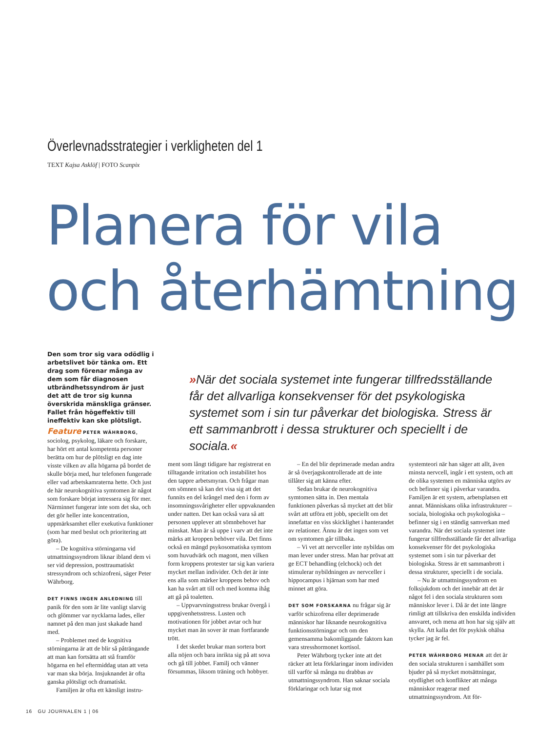Överlevnadsstrategier i verkligheten del 1
TEXT Kajsa Asklöf | FOTO Scanpix
Planera för vila
och återhämtning
Den som tror sig vara odödlig i arbetslivet bör tänka om. Ett drag som förenar många av dem som får diagnosen utbrändhetssyndrom är just det att de tror sig kunna överskrida mänskliga gränser. Fallet från högeffektiv till ineffektiv kan ske plötsligt.
»När det sociala systemet inte fungerar tillfredsställande får det allvarliga konsekvenser för det psykologiska systemet som i sin tur påverkar det biologiska. Stress är ett sammanbrott i dessa strukturer och speciellt i de sociala.«
Feature PETER WÄHRBORG, sociolog, psykolog, läkare och forskare, har hört ett antal kompetenta personer berätta om hur de plötsligt en dag inte visste vilken av alla högarna på bordet de skulle börja med, hur telefonen fungerade eller vad arbetskamraterna hette. Och just de här neurokognitiva symtomen är något som forskare börjat intressera sig för mer. Närminnet fungerar inte som det ska, och det gör heller inte koncentration, uppmärksamhet eller exekutiva funktioner (som har med beslut och prioritering att göra).
– De kognitiva störningarna vid utmattningssyndrom liknar ibland dem vi ser vid depression, posttraumatiskt stressyndrom och schizofreni, säger Peter Währborg.
DET FINNS INGEN ANLEDNING till panik för den som är lite vanligt slarvig och glömmer var nycklarna lades, eller namnet på den man just skakade hand med.
– Problemet med de kognitiva störningarna är att de blir så påträngande att man kan fortsätta att stå framför högarna en hel eftermiddag utan att veta var man ska börja. Insjuknandet är ofta ganska plötsligt och dramatiskt.
Familjen är ofta ett känsligt instru-
ment som långt tidigare har registrerat en tilltagande irritation och instabilitet hos den tappre arbetsmyran. Och frågar man om sömnen så kan det visa sig att det funnits en del krångel med den i form av insomningssvårigheter eller uppvaknanden under natten. Det kan också vara så att personen upplever att sömnbehovet har minskat. Man är så uppe i varv att det inte märks att kroppen behöver vila. Det finns också en mängd psykosomatiska symtom som huvudvärk och magont, men vilken form kroppens protester tar sig kan variera mycket mellan individer. Och det är inte ens alla som märker kroppens behov och kan ha svårt att till och med komma ihåg att gå på toaletten.
– Uppvarvningsstress brukar övergå i uppgivenhetsstress. Lusten och motivationen för jobbet avtar och hur mycket man än sover är man fortfarande trött.
I det skedet brukar man sortera bort alla nöjen och bara inrikta sig på att sova och gå till jobbet. Familj och vänner försummas, liksom träning och hobbyer.
– En del blir deprimerade medan andra är så överjagskontrollerade att de inte tillåter sig att känna efter.
Sedan brukar de neurokognitiva symtomen sätta in. Den mentala funktionen påverkas så mycket att det blir svårt att utföra ett jobb, speciellt om det innefattar en viss skicklighet i hanterandet av relationer. Ännu är det ingen som vet om symtomen går tillbaka.
– Vi vet att nervceller inte nybildas om man lever under stress. Man har prövat att ge ECT behandling (elchock) och det stimulerar nybildningen av nervceller i hippocampus i hjärnan som har med minnet att göra.
DET SOM FORSKARNA nu frågar sig är varför schizofrena eller deprimerade människor har liknande neurokognitiva funktionsstörningar och om den gemensamma bakomliggande faktorn kan vara stresshormonet kortisol.
Peter Währborg tycker inte att det räcker att leta förklaringar inom individen till varför så många nu drabbas av utmattningssyndrom. Han saknar sociala förklaringar och lutar sig mot
systemteori när han säger att allt, även minsta nervcell, ingår i ett system, och att de olika systemen en människa utgörs av och befinner sig i påverkar varandra. Familjen är ett system, arbetsplatsen ett annat. Människans olika infrastrukturer – sociala, biologiska och psykologiska – befinner sig i en ständig samverkan med varandra. När det sociala systemet inte fungerar tillfredsställande får det allvarliga konsekvenser för det psykologiska systemet som i sin tur påverkar det biologiska. Stress är ett sammanbrott i dessa strukturer, speciellt i de sociala.
– Nu är utmattningssyndrom en folksjukdom och det innebär att det är något fel i den sociala strukturen som människor lever i. Då är det inte längre rimligt att tillskriva den enskilda individen ansvaret, och mena att hon har sig själv att skylla. Att kalla det för psykisk ohälsa tycker jag är fel.
PETER WÄHRBORG MENAR att det är den sociala strukturen i samhället som bjuder på så mycket motsättningar, otydlighet och konflikter att många människor reagerar med utmattningssyndrom. Att för-
16 GU JOURNALEN 1 | 06